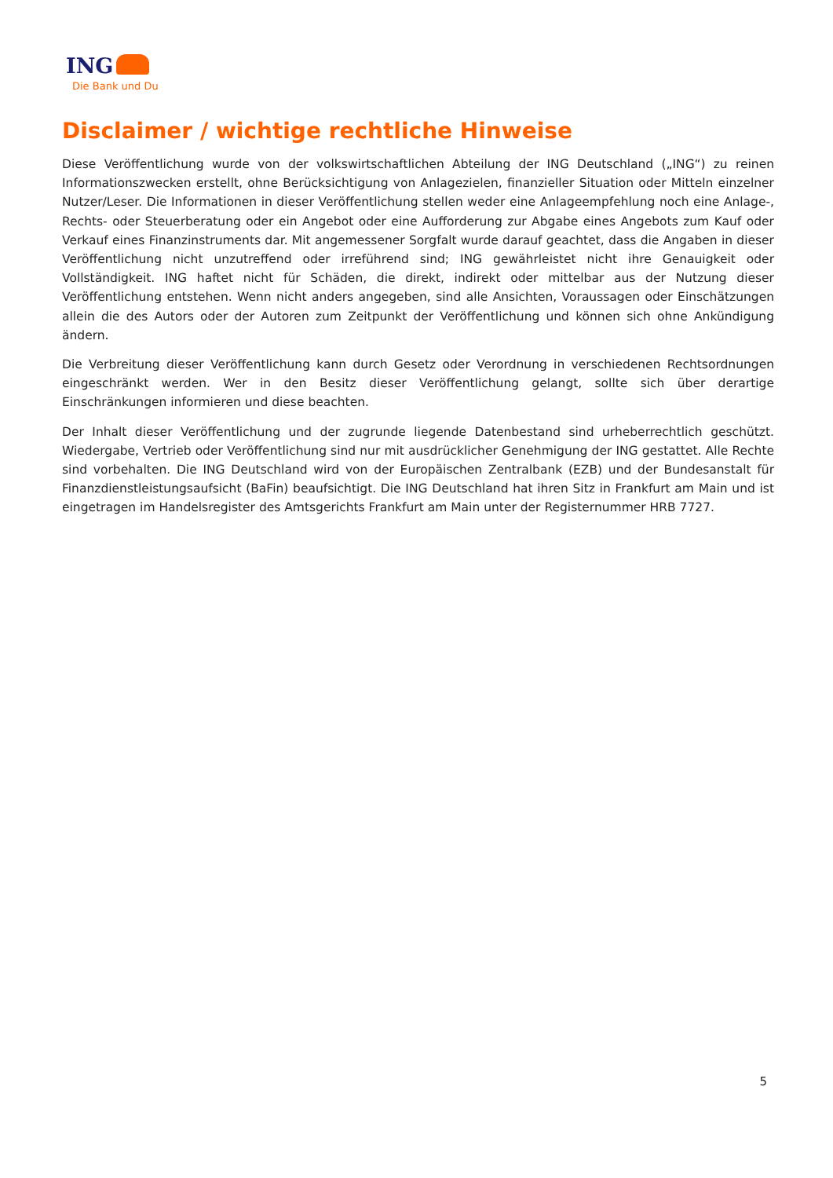ING
Die Bank und Du
Disclaimer / wichtige rechtliche Hinweise
Diese Veröffentlichung wurde von der volkswirtschaftlichen Abteilung der ING Deutschland („ING“) zu reinen Informationszwecken erstellt, ohne Berücksichtigung von Anlagezielen, finanzieller Situation oder Mitteln einzelner Nutzer/Leser. Die Informationen in dieser Veröffentlichung stellen weder eine Anlageempfehlung noch eine Anlage-, Rechts- oder Steuerberatung oder ein Angebot oder eine Aufforderung zur Abgabe eines Angebots zum Kauf oder Verkauf eines Finanzinstruments dar. Mit angemessener Sorgfalt wurde darauf geachtet, dass die Angaben in dieser Veröffentlichung nicht unzutreffend oder irreführend sind; ING gewährleistet nicht ihre Genauigkeit oder Vollständigkeit. ING haftet nicht für Schäden, die direkt, indirekt oder mittelbar aus der Nutzung dieser Veröffentlichung entstehen. Wenn nicht anders angegeben, sind alle Ansichten, Voraussagen oder Einschätzungen allein die des Autors oder der Autoren zum Zeitpunkt der Veröffentlichung und können sich ohne Ankündigung ändern.
Die Verbreitung dieser Veröffentlichung kann durch Gesetz oder Verordnung in verschiedenen Rechtsordnungen eingeschränkt werden. Wer in den Besitz dieser Veröffentlichung gelangt, sollte sich über derartige Einschränkungen informieren und diese beachten.
Der Inhalt dieser Veröffentlichung und der zugrunde liegende Datenbestand sind urheberrechtlich geschützt. Wiedergabe, Vertrieb oder Veröffentlichung sind nur mit ausdrücklicher Genehmigung der ING gestattet. Alle Rechte sind vorbehalten. Die ING Deutschland wird von der Europäischen Zentralbank (EZB) und der Bundesanstalt für Finanzdienstleistungsaufsicht (BaFin) beaufsichtigt. Die ING Deutschland hat ihren Sitz in Frankfurt am Main und ist eingetragen im Handelsregister des Amtsgerichts Frankfurt am Main unter der Registernummer HRB 7727.
5